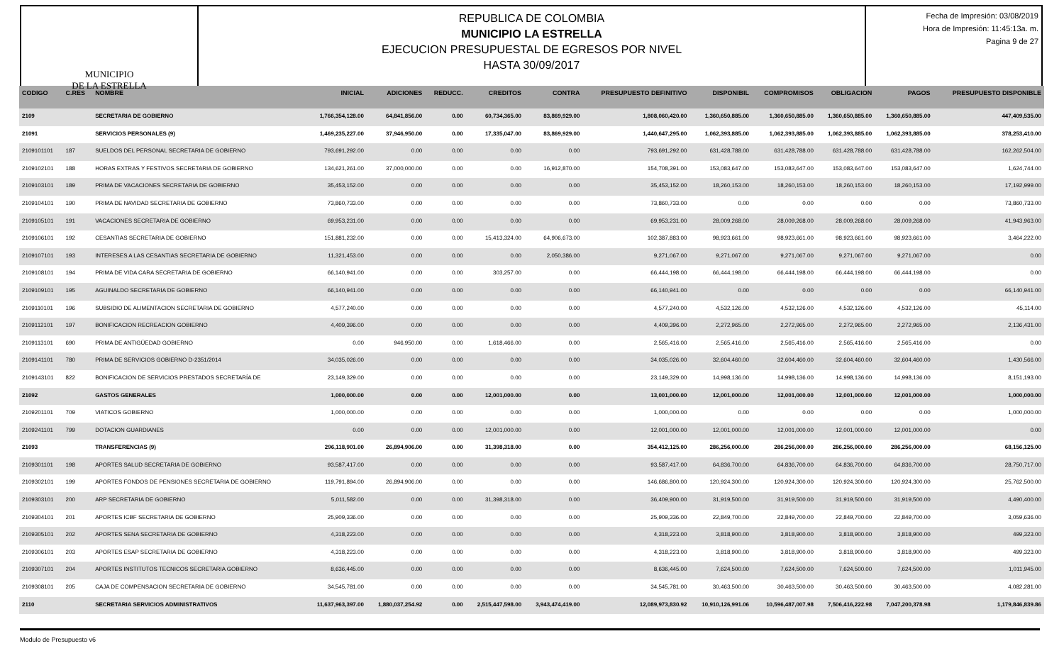MUNICIPIO
DE LA ESTRELLA
REPUBLICA DE COLOMBIA
MUNICIPIO LA ESTRELLA
EJECUCION PRESUPUESTAL DE EGRESOS POR NIVEL
HASTA 30/09/2017
Fecha de Impresión: 03/08/2019
Hora de Impresión: 11:45:13a. m.
Pagina 9 de 27
| CODIGO | C.RES | NOMBRE | INICIAL | ADICIONES | REDUCC. | CREDITOS | CONTRA | PRESUPUESTO DEFINITIVO | DISPONIBIL | COMPROMISOS | OBLIGACION | PAGOS | PRESUPUESTO DISPONIBLE |
| --- | --- | --- | --- | --- | --- | --- | --- | --- | --- | --- | --- | --- | --- |
| 2109 | | SECRETARIA DE GOBIERNO | 1,766,354,128.00 | 64,841,856.00 | 0.00 | 60,734,365.00 | 83,869,929.00 | 1,808,060,420.00 | 1,360,650,885.00 | 1,360,650,885.00 | 1,360,650,885.00 | 1,360,650,885.00 | 447,409,535.00 |
| 21091 | | SERVICIOS PERSONALES (9) | 1,469,235,227.00 | 37,946,950.00 | 0.00 | 17,335,047.00 | 83,869,929.00 | 1,440,647,295.00 | 1,062,393,885.00 | 1,062,393,885.00 | 1,062,393,885.00 | 1,062,393,885.00 | 378,253,410.00 |
| 2109101101 | 187 | SUELDOS DEL PERSONAL SECRETARIA DE GOBIERNO | 793,691,292.00 | 0.00 | 0.00 | 0.00 | 0.00 | 793,691,292.00 | 631,428,788.00 | 631,428,788.00 | 631,428,788.00 | 631,428,788.00 | 162,262,504.00 |
| 2109102101 | 188 | HORAS EXTRAS Y FESTIVOS SECRETARIA DE GOBIERNO | 134,621,261.00 | 37,000,000.00 | 0.00 | 0.00 | 16,912,870.00 | 154,708,391.00 | 153,083,647.00 | 153,083,647.00 | 153,083,647.00 | 153,083,647.00 | 1,624,744.00 |
| 2109103101 | 189 | PRIMA DE VACACIONES SECRETARIA DE GOBIERNO | 35,453,152.00 | 0.00 | 0.00 | 0.00 | 0.00 | 35,453,152.00 | 18,260,153.00 | 18,260,153.00 | 18,260,153.00 | 18,260,153.00 | 17,192,999.00 |
| 2109104101 | 190 | PRIMA DE NAVIDAD SECRETARIA DE GOBIERNO | 73,860,733.00 | 0.00 | 0.00 | 0.00 | 0.00 | 73,860,733.00 | 0.00 | 0.00 | 0.00 | 0.00 | 73,860,733.00 |
| 2109105101 | 191 | VACACIONES SECRETARIA DE GOBIERNO | 69,953,231.00 | 0.00 | 0.00 | 0.00 | 0.00 | 69,953,231.00 | 28,009,268.00 | 28,009,268.00 | 28,009,268.00 | 28,009,268.00 | 41,943,963.00 |
| 2109106101 | 192 | CESANTIAS SECRETARIA DE GOBIERNO | 151,881,232.00 | 0.00 | 0.00 | 15,413,324.00 | 64,906,673.00 | 102,387,883.00 | 98,923,661.00 | 98,923,661.00 | 98,923,661.00 | 98,923,661.00 | 3,464,222.00 |
| 2109107101 | 193 | INTERESES A LAS CESANTIAS SECRETARIA DE GOBIERNO | 11,321,453.00 | 0.00 | 0.00 | 0.00 | 2,050,386.00 | 9,271,067.00 | 9,271,067.00 | 9,271,067.00 | 9,271,067.00 | 9,271,067.00 | 0.00 |
| 2109108101 | 194 | PRIMA DE VIDA CARA SECRETARIA DE GOBIERNO | 66,140,941.00 | 0.00 | 0.00 | 303,257.00 | 0.00 | 66,444,198.00 | 66,444,198.00 | 66,444,198.00 | 66,444,198.00 | 66,444,198.00 | 0.00 |
| 2109109101 | 195 | AGUINALDO SECRETARIA DE GOBIERNO | 66,140,941.00 | 0.00 | 0.00 | 0.00 | 0.00 | 66,140,941.00 | 0.00 | 0.00 | 0.00 | 0.00 | 66,140,941.00 |
| 2109110101 | 196 | SUBSIDIO DE ALIMENTACION SECRETARIA DE GOBIERNO | 4,577,240.00 | 0.00 | 0.00 | 0.00 | 0.00 | 4,577,240.00 | 4,532,126.00 | 4,532,126.00 | 4,532,126.00 | 4,532,126.00 | 45,114.00 |
| 2109112101 | 197 | BONIFICACION RECREACION GOBIERNO | 4,409,396.00 | 0.00 | 0.00 | 0.00 | 0.00 | 4,409,396.00 | 2,272,965.00 | 2,272,965.00 | 2,272,965.00 | 2,272,965.00 | 2,136,431.00 |
| 2109113101 | 690 | PRIMA DE ANTIGÜEDAD GOBIERNO | 0.00 | 946,950.00 | 0.00 | 1,618,466.00 | 0.00 | 2,565,416.00 | 2,565,416.00 | 2,565,416.00 | 2,565,416.00 | 2,565,416.00 | 0.00 |
| 2109141101 | 780 | PRIMA DE SERVICIOS GOBIERNO D-2351/2014 | 34,035,026.00 | 0.00 | 0.00 | 0.00 | 0.00 | 34,035,026.00 | 32,604,460.00 | 32,604,460.00 | 32,604,460.00 | 32,604,460.00 | 1,430,566.00 |
| 2109143101 | 822 | BONIFICACION DE SERVICIOS PRESTADOS SECRETARÍA DE | 23,149,329.00 | 0.00 | 0.00 | 0.00 | 0.00 | 23,149,329.00 | 14,998,136.00 | 14,998,136.00 | 14,998,136.00 | 14,998,136.00 | 8,151,193.00 |
| 21092 | | GASTOS GENERALES | 1,000,000.00 | 0.00 | 0.00 | 12,001,000.00 | 0.00 | 13,001,000.00 | 12,001,000.00 | 12,001,000.00 | 12,001,000.00 | 12,001,000.00 | 1,000,000.00 |
| 2109201101 | 709 | VIATICOS GOBIERNO | 1,000,000.00 | 0.00 | 0.00 | 0.00 | 0.00 | 1,000,000.00 | 0.00 | 0.00 | 0.00 | 0.00 | 1,000,000.00 |
| 2109241101 | 799 | DOTACION GUARDIANES | 0.00 | 0.00 | 0.00 | 12,001,000.00 | 0.00 | 12,001,000.00 | 12,001,000.00 | 12,001,000.00 | 12,001,000.00 | 12,001,000.00 | 0.00 |
| 21093 | | TRANSFERENCIAS (9) | 296,118,901.00 | 26,894,906.00 | 0.00 | 31,398,318.00 | 0.00 | 354,412,125.00 | 286,256,000.00 | 286,256,000.00 | 286,256,000.00 | 286,256,000.00 | 68,156,125.00 |
| 2109301101 | 198 | APORTES SALUD SECRETARIA DE GOBIERNO | 93,587,417.00 | 0.00 | 0.00 | 0.00 | 0.00 | 93,587,417.00 | 64,836,700.00 | 64,836,700.00 | 64,836,700.00 | 64,836,700.00 | 28,750,717.00 |
| 2109302101 | 199 | APORTES FONDOS DE PENSIONES SECRETARIA DE GOBIERNO | 119,791,894.00 | 26,894,906.00 | 0.00 | 0.00 | 0.00 | 146,686,800.00 | 120,924,300.00 | 120,924,300.00 | 120,924,300.00 | 120,924,300.00 | 25,762,500.00 |
| 2109303101 | 200 | ARP SECRETARIA DE GOBIERNO | 5,011,582.00 | 0.00 | 0.00 | 31,398,318.00 | 0.00 | 36,409,900.00 | 31,919,500.00 | 31,919,500.00 | 31,919,500.00 | 31,919,500.00 | 4,490,400.00 |
| 2109304101 | 201 | APORTES ICBF SECRETARIA DE GOBIERNO | 25,909,336.00 | 0.00 | 0.00 | 0.00 | 0.00 | 25,909,336.00 | 22,849,700.00 | 22,849,700.00 | 22,849,700.00 | 22,849,700.00 | 3,059,636.00 |
| 2109305101 | 202 | APORTES SENA SECRETARIA DE GOBIERNO | 4,318,223.00 | 0.00 | 0.00 | 0.00 | 0.00 | 4,318,223.00 | 3,818,900.00 | 3,818,900.00 | 3,818,900.00 | 3,818,900.00 | 499,323.00 |
| 2109306101 | 203 | APORTES ESAP SECRETARIA DE GOBIERNO | 4,318,223.00 | 0.00 | 0.00 | 0.00 | 0.00 | 4,318,223.00 | 3,818,900.00 | 3,818,900.00 | 3,818,900.00 | 3,818,900.00 | 499,323.00 |
| 2109307101 | 204 | APORTES INSTITUTOS TECNICOS SECRETARIA GOBIERNO | 8,636,445.00 | 0.00 | 0.00 | 0.00 | 0.00 | 8,636,445.00 | 7,624,500.00 | 7,624,500.00 | 7,624,500.00 | 7,624,500.00 | 1,011,945.00 |
| 2109308101 | 205 | CAJA DE COMPENSACION SECRETARIA DE GOBIERNO | 34,545,781.00 | 0.00 | 0.00 | 0.00 | 0.00 | 34,545,781.00 | 30,463,500.00 | 30,463,500.00 | 30,463,500.00 | 30,463,500.00 | 4,082,281.00 |
| 2110 | | SECRETARIA SERVICIOS ADMINISTRATIVOS | 11,637,963,397.00 | 1,880,037,254.92 | 0.00 | 2,515,447,598.00 | 3,943,474,419.00 | 12,089,973,830.92 | 10,910,126,991.06 | 10,596,487,007.98 | 7,506,416,222.98 | 7,047,200,378.98 | 1,179,846,839.86 |
Modulo de Presupuesto v6